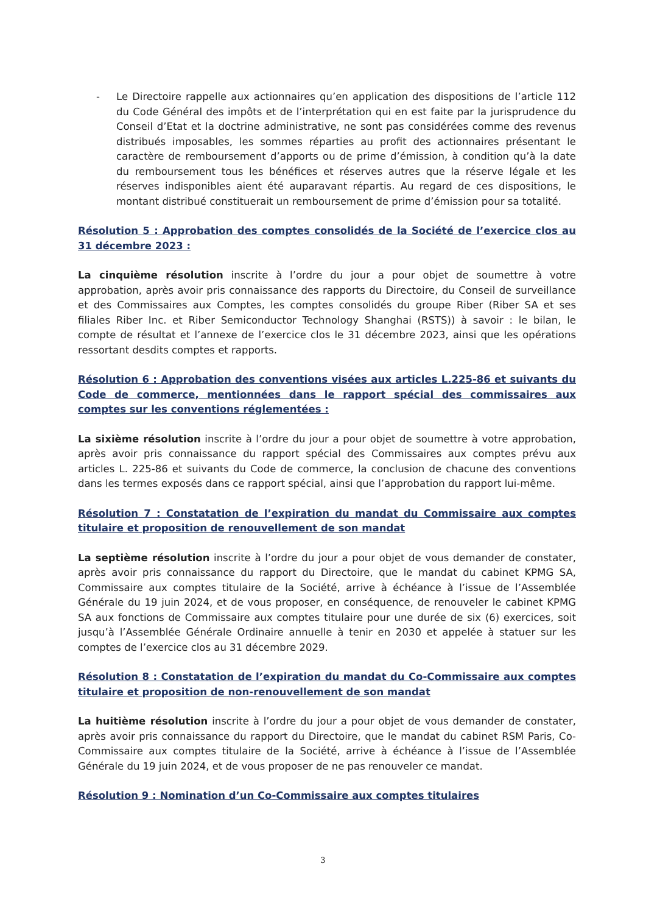- Le Directoire rappelle aux actionnaires qu’en application des dispositions de l’article 112 du Code Général des impôts et de l’interprétation qui en est faite par la jurisprudence du Conseil d’Etat et la doctrine administrative, ne sont pas considérées comme des revenus distribués imposables, les sommes réparties au profit des actionnaires présentant le caractère de remboursement d’apports ou de prime d’émission, à condition qu’à la date du remboursement tous les bénéfices et réserves autres que la réserve légale et les réserves indisponibles aient été auparavant répartis. Au regard de ces dispositions, le montant distribué constituerait un remboursement de prime d’émission pour sa totalité.
Résolution 5 : Approbation des comptes consolidés de la Société de l’exercice clos au 31 décembre 2023 :
La cinquième résolution inscrite à l’ordre du jour a pour objet de soumettre à votre approbation, après avoir pris connaissance des rapports du Directoire, du Conseil de surveillance et des Commissaires aux Comptes, les comptes consolidés du groupe Riber (Riber SA et ses filiales Riber Inc. et Riber Semiconductor Technology Shanghai (RSTS)) à savoir : le bilan, le compte de résultat et l’annexe de l’exercice clos le 31 décembre 2023, ainsi que les opérations ressortant desdits comptes et rapports.
Résolution 6 : Approbation des conventions visées aux articles L.225-86 et suivants du Code de commerce, mentionnées dans le rapport spécial des commissaires aux comptes sur les conventions réglementées :
La sixième résolution inscrite à l’ordre du jour a pour objet de soumettre à votre approbation, après avoir pris connaissance du rapport spécial des Commissaires aux comptes prévu aux articles L. 225-86 et suivants du Code de commerce, la conclusion de chacune des conventions dans les termes exposés dans ce rapport spécial, ainsi que l’approbation du rapport lui-même.
Résolution 7 : Constatation de l’expiration du mandat du Commissaire aux comptes titulaire et proposition de renouvellement de son mandat
La septième résolution inscrite à l’ordre du jour a pour objet de vous demander de constater, après avoir pris connaissance du rapport du Directoire, que le mandat du cabinet KPMG SA, Commissaire aux comptes titulaire de la Société, arrive à échéance à l’issue de l’Assemblée Générale du 19 juin 2024, et de vous proposer, en conséquence, de renouveler le cabinet KPMG SA aux fonctions de Commissaire aux comptes titulaire pour une durée de six (6) exercices, soit jusqu’à l’Assemblée Générale Ordinaire annuelle à tenir en 2030 et appelée à statuer sur les comptes de l’exercice clos au 31 décembre 2029.
Résolution 8 : Constatation de l’expiration du mandat du Co-Commissaire aux comptes titulaire et proposition de non-renouvellement de son mandat
La huitième résolution inscrite à l’ordre du jour a pour objet de vous demander de constater, après avoir pris connaissance du rapport du Directoire, que le mandat du cabinet RSM Paris, Co-Commissaire aux comptes titulaire de la Société, arrive à échéance à l’issue de l’Assemblée Générale du 19 juin 2024, et de vous proposer de ne pas renouveler ce mandat.
Résolution 9 : Nomination d’un Co-Commissaire aux comptes titulaires
3